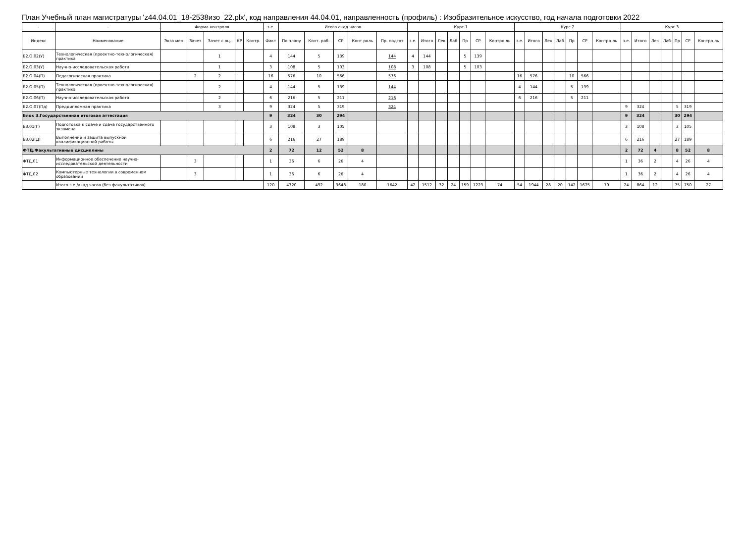План Учебный план магистратуры 'z44.04.01_18-2538изо_22.plx', код направления 44.04.01, направленность (профиль) : Изобразительное искусство, год начала подготовки 2022
| - | - | Форма контроля | | | | | з.е. | Итого акад.часов | | | | | Курс 1 | | | | | | | Курс 2 | | | | | | | Курс 3 | | | | | | |
| --- | --- | --- | --- | --- | --- | --- | --- | --- | --- | --- | --- | --- | --- | --- | --- | --- | --- | --- | --- | --- | --- | --- | --- | --- | --- | --- | --- | --- | --- | --- | --- | --- | --- |
| Индекс | Наименование | Экза мен | Зачет | Зачет с оц. | КР | Контр. | Факт | По плану | Конт. раб. | СР | Конт роль | Пр. подгот | з.е. | Итого | Лек | Лаб | Пр | СР | Контро ль | з.е. | Итого | Лек | Лаб | Пр | СР | Контро ль | з.е. | Итого | Лек | Лаб | Пр | СР | Контро ль |
| Б2.О.02(У) | Технологическая (проектно-технологическая) практика | | | 1 | | | 4 | 144 | 5 | 139 | | 144 | 4 | 144 | | | 5 | 139 | | | | | | | | | | | | | | | |
| Б2.О.03(У) | Научно-исследовательская работа | | | 1 | | | 3 | 108 | 5 | 103 | | 108 | 3 | 108 | | | 5 | 103 | | | | | | | | | | | | | | | |
| Б2.О.04(П) | Педагогическая практика | | 2 | 2 | | | 16 | 576 | 10 | 566 | | 576 | | | | | | | | 16 | 576 | | | 10 | 566 | | | | | | | | |
| Б2.О.05(П) | Технологическая (проектно-технологическая) практика | | | 2 | | | 4 | 144 | 5 | 139 | | 144 | | | | | | | | 4 | 144 | | | 5 | 139 | | | | | | | | |
| Б2.О.06(П) | Научно-исследовательская работа | | | 2 | | | 6 | 216 | 5 | 211 | | 216 | | | | | | | | 6 | 216 | | | 5 | 211 | | | | | | | | |
| Б2.О.07(Пд) | Преддипломная практика | | | 3 | | | 9 | 324 | 5 | 319 | | 324 | | | | | | | | | | | | | | | 9 | 324 | | | 5 | 319 | |
| Блок 3.Государственная итоговая аттестация | | | | | | | 9 | 324 | 30 | 294 | | | | | | | | | | | | | | | | | 9 | 324 | | | 30 | 294 | |
| Б3.01(Г) | Подготовка к сдаче и сдача государственного экзамена | | | | | | 3 | 108 | 3 | 105 | | | | | | | | | | | | | | | | | 3 | 108 | | | 3 | 105 | |
| Б3.02(Д) | Выполнение и защита выпускной квалификационной работы | | | | | | 6 | 216 | 27 | 189 | | | | | | | | | | | | | | | | | 6 | 216 | | | 27 | 189 | |
| ФТД.Факультативные дисциплины | | | | | | | 2 | 72 | 12 | 52 | 8 | | | | | | | | | | | | | | | | 2 | 72 | 4 | | 8 | 52 | 8 |
| ФТД.01 | Информационное обеспечение научно-исследовательской деятельности | | 3 | | | | 1 | 36 | 6 | 26 | 4 | | | | | | | | | | | | | | | | 1 | 36 | 2 | | 4 | 26 | 4 |
| ФТД.02 | Компьютерные технологии в современном образовании | | 3 | | | | 1 | 36 | 6 | 26 | 4 | | | | | | | | | | | | | | | | 1 | 36 | 2 | | 4 | 26 | 4 |
| | Итого з.е./акад.часов (без факультативов) | | | | | | 120 | 4320 | 492 | 3648 | 180 | 1642 | 42 | 1512 | 32 | 24 | 159 | 1223 | 74 | 54 | 1944 | 28 | 20 | 142 | 1675 | 79 | 24 | 864 | 12 | | 75 | 750 | 27 |